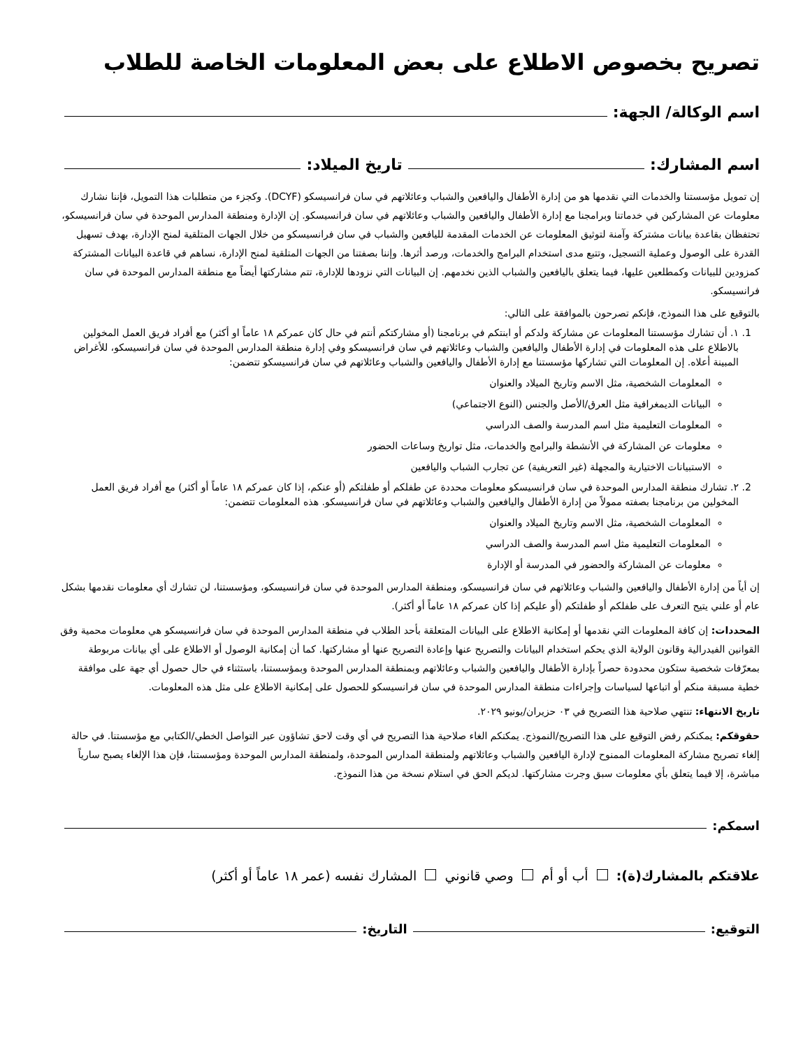تصريح بخصوص الاطلاع على بعض المعلومات الخاصة للطلاب
اسم الوكالة/ الجهة:
اسم المشارك: تاريخ الميلاد:
إن تمويل مؤسستنا والخدمات التي نقدمها هو من إدارة الأطفال واليافعين والشباب وعائلاتهم في سان فرانسيسكو (DCYF). وكجزء من متطلبات هذا التمويل، فإننا نشارك معلومات عن المشاركين في خدماتنا وبرامجنا مع إدارة الأطفال واليافعين والشباب وعائلاتهم في سان فرانسيسكو. إن الإدارة ومنطقة المدارس الموحدة في سان فرانسيسكو، تحتفظان بقاعدة بيانات مشتركة وآمنة لتوثيق المعلومات عن الخدمات المقدمة لليافعين والشباب في سان فرانسيسكو من خلال الجهات المتلقية لمنح الإدارة، بهدف تسهيل القدرة على الوصول وعملية التسجيل، وتتبع مدى استخدام البرامج والخدمات، ورصد أثرها. وإننا بصفتنا من الجهات المتلقية لمنح الإدارة، نساهم في قاعدة البيانات المشتركة كمزودين للبيانات وكمطلعين عليها، فيما يتعلق باليافعين والشباب الذين نخدمهم. إن البيانات التي نزودها للإدارة، تتم مشاركتها أيضاً مع منطقة المدارس الموحدة في سان فرانسيسكو.
بالتوقيع على هذا النموذج، فإنكم تصرحون بالموافقة على التالي:
1. ١. أن تشارك مؤسستنا المعلومات عن مشاركة ولدكم أو ابنتكم في برنامجنا (أو مشاركتكم أنتم في حال كان عمركم ١٨ عاماً او أكثر) مع أفراد فريق العمل المخولين بالاطلاع على هذه المعلومات في إدارة الأطفال واليافعين والشباب وعائلاتهم في سان فرانسيسكو وفي إدارة منطقة المدارس الموحدة في سان فرانسيسكو، للأغراض المبينة أعلاه. إن المعلومات التي تشاركها مؤسستنا مع إدارة الأطفال واليافعين والشباب وعائلاتهم في سان فرانسيسكو تتضمن:
المعلومات الشخصية، مثل الاسم وتاريخ الميلاد والعنوان
البيانات الديمغرافية مثل العرق/الأصل والجنس (النوع الاجتماعي)
المعلومات التعليمية مثل اسم المدرسة والصف الدراسي
معلومات عن المشاركة في الأنشطة والبرامج والخدمات، مثل تواريخ وساعات الحضور
الاستبيانات الاختيارية والمجهلة (غير التعريفية) عن تجارب الشباب واليافعين
2. ٢. تشارك منطقة المدارس الموحدة في سان فرانسيسكو معلومات محددة عن طفلكم أو طفلتكم (أو عنكم، إذا كان عمركم ١٨ عاماً أو أكثر) مع أفراد فريق العمل المخولين من برنامجنا بصفته ممولاً من إدارة الأطفال واليافعين والشباب وعائلاتهم في سان فرانسيسكو. هذه المعلومات تتضمن:
المعلومات الشخصية، مثل الاسم وتاريخ الميلاد والعنوان
المعلومات التعليمية مثل اسم المدرسة والصف الدراسي
معلومات عن المشاركة والحضور في المدرسة أو الإدارة
إن أياً من إدارة الأطفال واليافعين والشباب وعائلاتهم في سان فرانسيسكو، ومنطقة المدارس الموحدة في سان فرانسيسكو، ومؤسستنا، لن تشارك أي معلومات نقدمها بشكل عام أو علني يتيح التعرف على طفلكم أو طفلتكم (أو عليكم إذا كان عمركم ١٨ عاماً أو أكثر).
المحددات: إن كافة المعلومات التي نقدمها أو إمكانية الاطلاع على البيانات المتعلقة بأحد الطلاب في منطقة المدارس الموحدة في سان فرانسيسكو هي معلومات محمية وفق القوانين الفيدرالية وقانون الولاية الذي يحكم استخدام البيانات والتصريح عنها وإعادة التصريح عنها أو مشاركتها. كما أن إمكانية الوصول أو الاطلاع على أي بيانات مربوطة بمعرّفات شخصية ستكون محدودة حصراً بإدارة الأطفال واليافعين والشباب وعائلاتهم وبمنطقة المدارس الموحدة وبمؤسستنا، باستثناء في حال حصول أي جهة على موافقة خطية مسبقة منكم أو اتباعها لسياسات وإجراءات منطقة المدارس الموحدة في سان فرانسيسكو للحصول على إمكانية الاطلاع على مثل هذه المعلومات.
تاريخ الانتهاء: تنتهي صلاحية هذا التصريح في ٠٣ حزيران/يونيو ٢٠٢٩.
حقوقكم: يمكنكم رفض التوقيع على هذا التصريح/النموذج. يمكنكم الغاء صلاحية هذا التصريح في أي وقت لاحق تشاؤون عبر التواصل الخطي/الكتابي مع مؤسستنا. في حالة إلغاء تصريح مشاركة المعلومات الممنوح لإدارة اليافعين والشباب وعائلاتهم ولمنطقة المدارس الموحدة، ولمنطقة المدارس الموحدة ومؤسستنا، فإن هذا الإلغاء يصبح سارياً مباشرة، إلا فيما يتعلق بأي معلومات سبق وجرت مشاركتها. لديكم الحق في استلام نسخة من هذا النموذج.
اسمكم:
علاقتكم بالمشارك(ة): أب أو أم وصي قانوني المشارك نفسه (عمر ١٨ عاماً أو أكثر)
التوقيع: التاريخ: